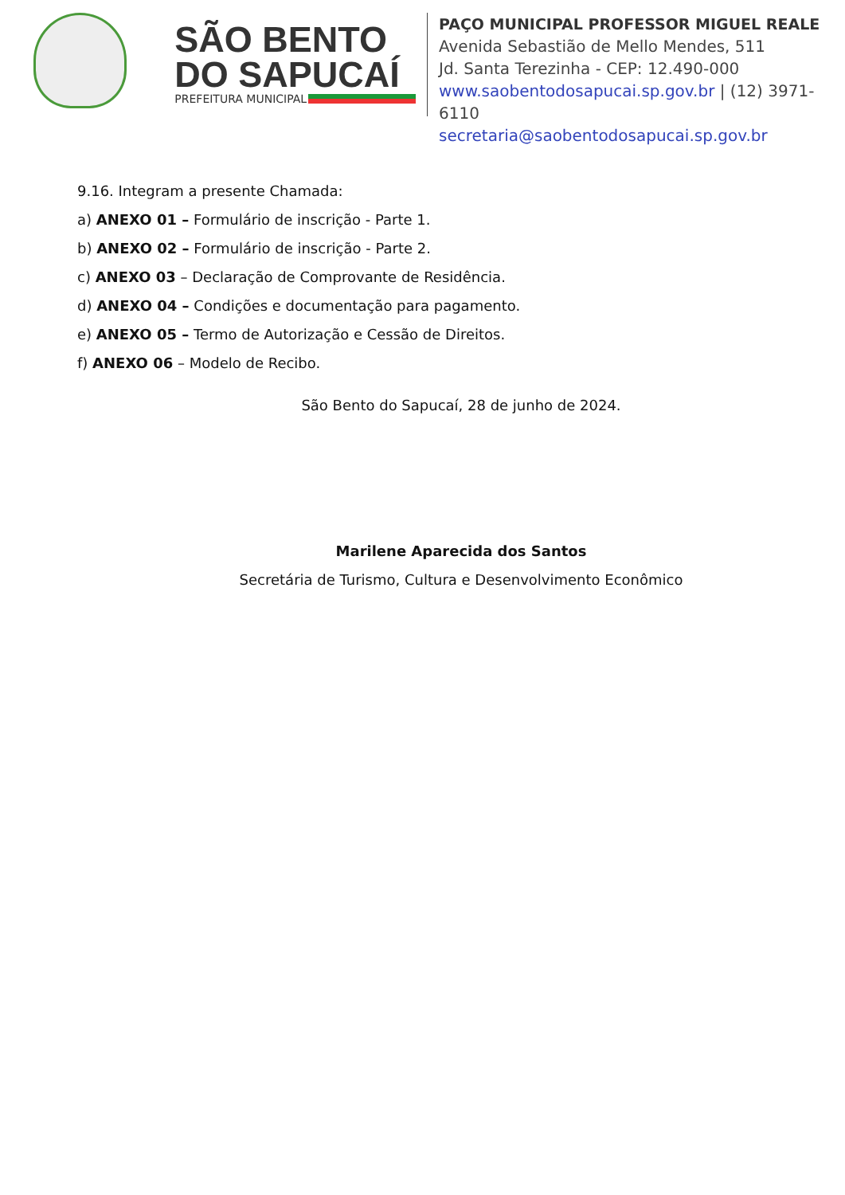SÃO BENTO
DO SAPUCAÍ
PREFEITURA MUNICIPAL
PAÇO MUNICIPAL PROFESSOR MIGUEL REALE
Avenida Sebastião de Mello Mendes, 511
Jd. Santa Terezinha - CEP: 12.490-000
www.saobentodosapucai.sp.gov.br | (12) 3971-6110
secretaria@saobentodosapucai.sp.gov.br
9.16. Integram a presente Chamada:
a) ANEXO 01 – Formulário de inscrição - Parte 1.
b) ANEXO 02 – Formulário de inscrição - Parte 2.
c) ANEXO 03 – Declaração de Comprovante de Residência.
d) ANEXO 04 – Condições e documentação para pagamento.
e) ANEXO 05 – Termo de Autorização e Cessão de Direitos.
f) ANEXO 06 – Modelo de Recibo.
São Bento do Sapucaí, 28 de junho de 2024.
Marilene Aparecida dos Santos
Secretária de Turismo, Cultura e Desenvolvimento Econômico